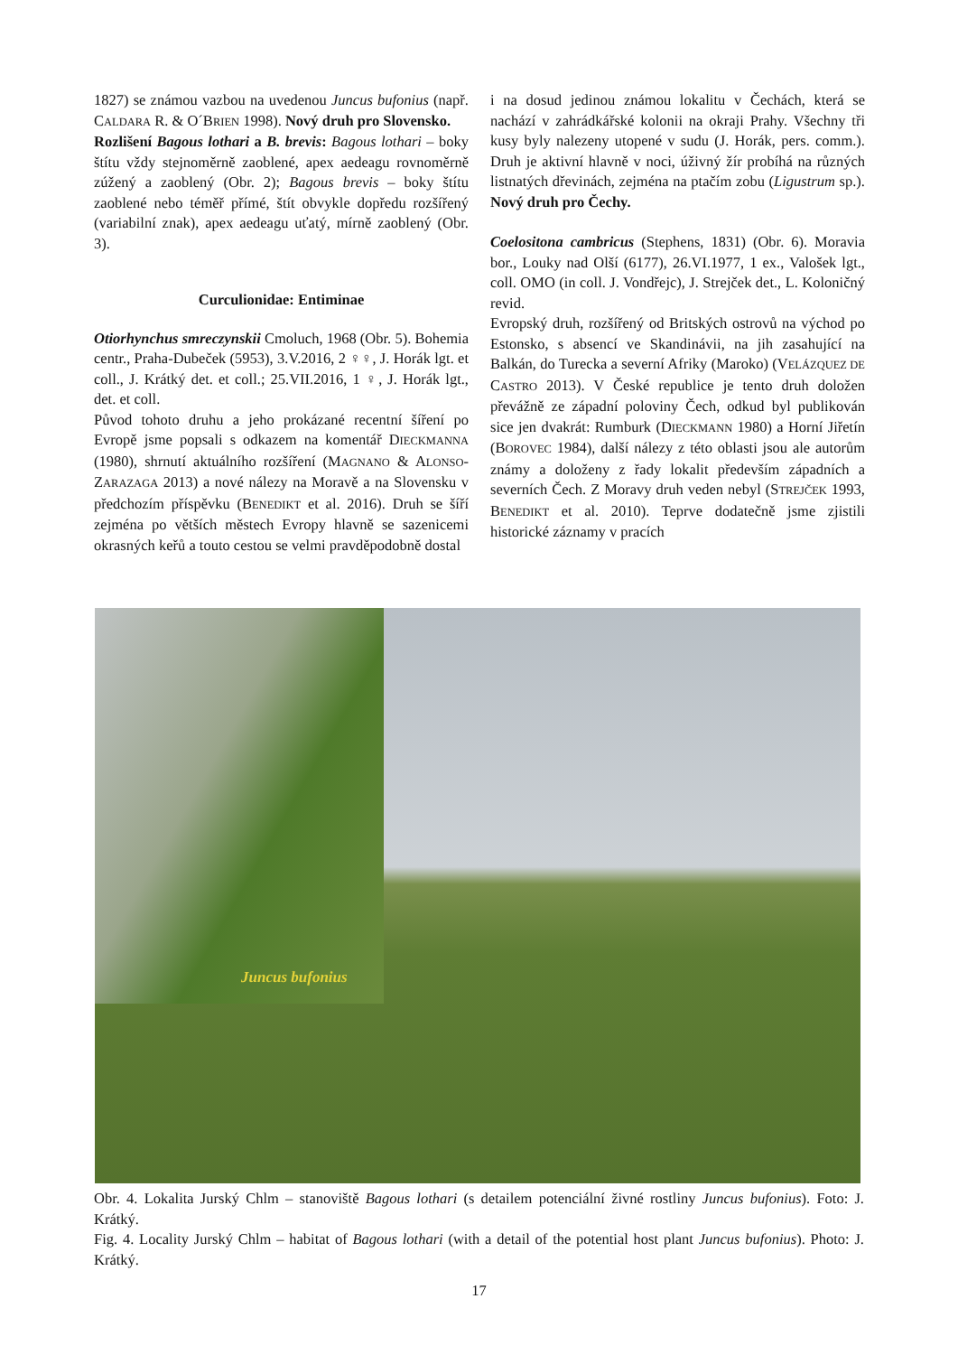1827) se známou vazbou na uvedenou Juncus bufonius (např. CALDARA R. & O´BRIEN 1998). Nový druh pro Slovensko.
Rozlišení Bagous lothari a B. brevis: Bagous lothari – boky štítu vždy stejnoměrně zaoblené, apex aedeagu rovnoměrně zúžený a zaoblený (Obr. 2); Bagous brevis – boky štítu zaoblené nebo téměř přímé, štít obvykle dopředu rozšířený (variabilní znak), apex aedeagu uťatý, mírně zaoblený (Obr. 3).
Curculionidae: Entiminae
Otiorhynchus smreczynskii Cmoluch, 1968 (Obr. 5). Bohemia centr., Praha-Dubeček (5953), 3.V.2016, 2 ♀♀, J. Horák lgt. et coll., J. Krátký det. et coll.; 25.VII.2016, 1 ♀, J. Horák lgt., det. et coll.
Původ tohoto druhu a jeho prokázané recentní šíření po Evropě jsme popsali s odkazem na komentář DIECKMANNA (1980), shrnutí aktuálního rozšíření (MAGNANO & ALONSO-ZARAZAGA 2013) a nové nálezy na Moravě a na Slovensku v předchozím příspěvku (BENEDIKT et al. 2016). Druh se šíří zejména po větších městech Evropy hlavně se sazenicemi okrasných keřů a touto cestou se velmi pravděpodobně dostal
i na dosud jedinou známou lokalitu v Čechách, která se nachází v zahrádkářské kolonii na okraji Prahy. Všechny tři kusy byly nalezeny utopené v sudu (J. Horák, pers. comm.). Druh je aktivní hlavně v noci, úživný žír probíhá na různých listnatých dřevinách, zejména na ptačím zobu (Ligustrum sp.). Nový druh pro Čechy.
Coelositona cambricus (Stephens, 1831) (Obr. 6). Moravia bor., Louky nad Olší (6177), 26.VI.1977, 1 ex., Valošek lgt., coll. OMO (in coll. J. Vondřejc), J. Strejček det., L. Koloničný revid.
Evropský druh, rozšířený od Britských ostrovů na východ po Estonsko, s absencí ve Skandinávii, na jih zasahující na Balkán, do Turecka a severní Afriky (Maroko) (VELÁZQUEZ DE CASTRO 2013). V České republice je tento druh doložen převážně ze západní poloviny Čech, odkud byl publikován sice jen dvakrát: Rumburk (DIECKMANN 1980) a Horní Jiřetín (BOROVEC 1984), další nálezy z této oblasti jsou ale autorům známy a doloženy z řady lokalit především západních a severních Čech. Z Moravy druh veden nebyl (STREJČEK 1993, BENEDIKT et al. 2010). Teprve dodatečně jsme zjistili historické záznamy v pracích
Juncus bufonius
Obr. 4. Lokalita Jurský Chlm – stanoviště Bagous lothari (s detailem potenciální živné rostliny Juncus bufonius). Foto: J. Krátký.
Fig. 4. Locality Jurský Chlm – habitat of Bagous lothari (with a detail of the potential host plant Juncus bufonius). Photo: J. Krátký.
17